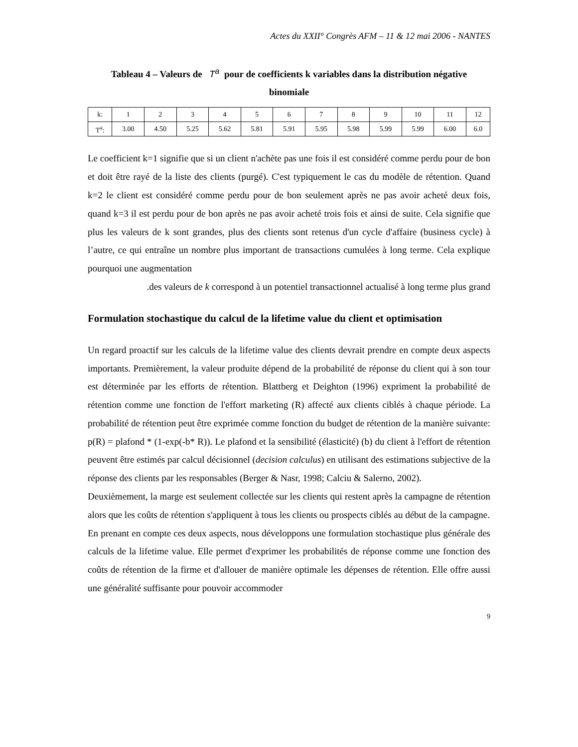Actes du XXII° Congrès AFM – 11 & 12 mai 2006 - NANTES
Tableau 4 – Valeurs de T<sup>a</sup> pour de coefficients k variables dans la distribution négative binomiale
| k: | 1 | 2 | 3 | 4 | 5 | 6 | 7 | 8 | 9 | 10 | 11 | 12 |
| T<sup>a</sup>: | 3.00 | 4.50 | 5.25 | 5.62 | 5.81 | 5.91 | 5.95 | 5.98 | 5.99 | 5.99 | 6.00 | 6.0 |
Le coefficient k=1 signifie que si un client n'achète pas une fois il est considéré comme perdu pour de bon et doit être rayé de la liste des clients (purgé). C'est typiquement le cas du modèle de rétention. Quand k=2 le client est considéré comme perdu pour de bon seulement après ne pas avoir acheté deux fois, quand k=3 il est perdu pour de bon après ne pas avoir acheté trois fois et ainsi de suite. Cela signifie que plus les valeurs de k sont grandes, plus des clients sont retenus d'un cycle d'affaire (business cycle) à l’autre, ce qui entraîne un nombre plus important de transactions cumulées à long terme. Cela explique pourquoi une augmentation
.des valeurs de k correspond à un potentiel transactionnel actualisé à long terme plus grand
Formulation stochastique du calcul de la lifetime value du client et optimisation
Un regard proactif sur les calculs de la lifetime value des clients devrait prendre en compte deux aspects importants. Premièrement, la valeur produite dépend de la probabilité de réponse du client qui à son tour est déterminée par les efforts de rétention. Blattberg et Deighton (1996) expriment la probabilité de rétention comme une fonction de l'effort marketing (R) affecté aux clients ciblés à chaque période. La probabilité de rétention peut être exprimée comme fonction du budget de rétention de la manière suivante: p(R) = plafond * (1-exp(-b* R)). Le plafond et la sensibilité (élasticité) (b) du client à l'effort de rétention peuvent être estimés par calcul décisionnel (decision calculus) en utilisant des estimations subjective de la réponse des clients par les responsables (Berger & Nasr, 1998; Calciu & Salerno, 2002).
Deuxièmement, la marge est seulement collectée sur les clients qui restent après la campagne de rétention alors que les coûts de rétention s'appliquent à tous les clients ou prospects ciblés au début de la campagne.
En prenant en compte ces deux aspects, nous développons une formulation stochastique plus générale des calculs de la lifetime value. Elle permet d'exprimer les probabilités de réponse comme une fonction des coûts de rétention de la firme et d'allouer de manière optimale les dépenses de rétention. Elle offre aussi une généralité suffisante pour pouvoir accommoder
9